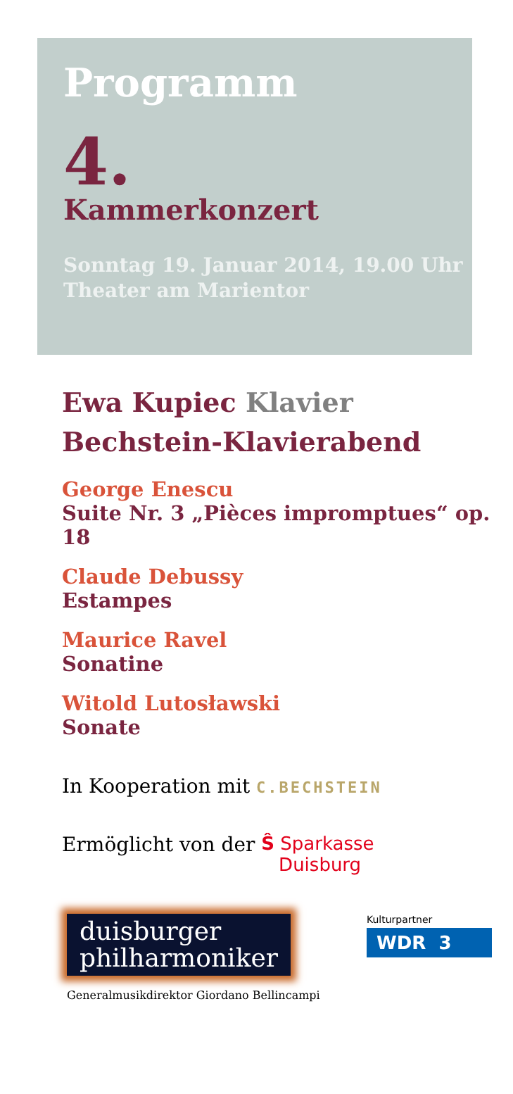Programm
4.
Kammerkonzert
Sonntag 19. Januar 2014, 19.00 Uhr
Theater am Marientor
Ewa Kupiec Klavier
Bechstein-Klavierabend
George Enescu
Suite Nr. 3 „Pièces impromptues“ op. 18
Claude Debussy
Estampes
Maurice Ravel
Sonatine
Witold Lutosławski
Sonate
In Kooperation mit C.BECHSTEIN
Ermöglicht von der Ŝ Sparkasse
Duisburg
duisburger
philharmoniker
Kulturpartner
WDR 3
Generalmusikdirektor Giordano Bellincampi